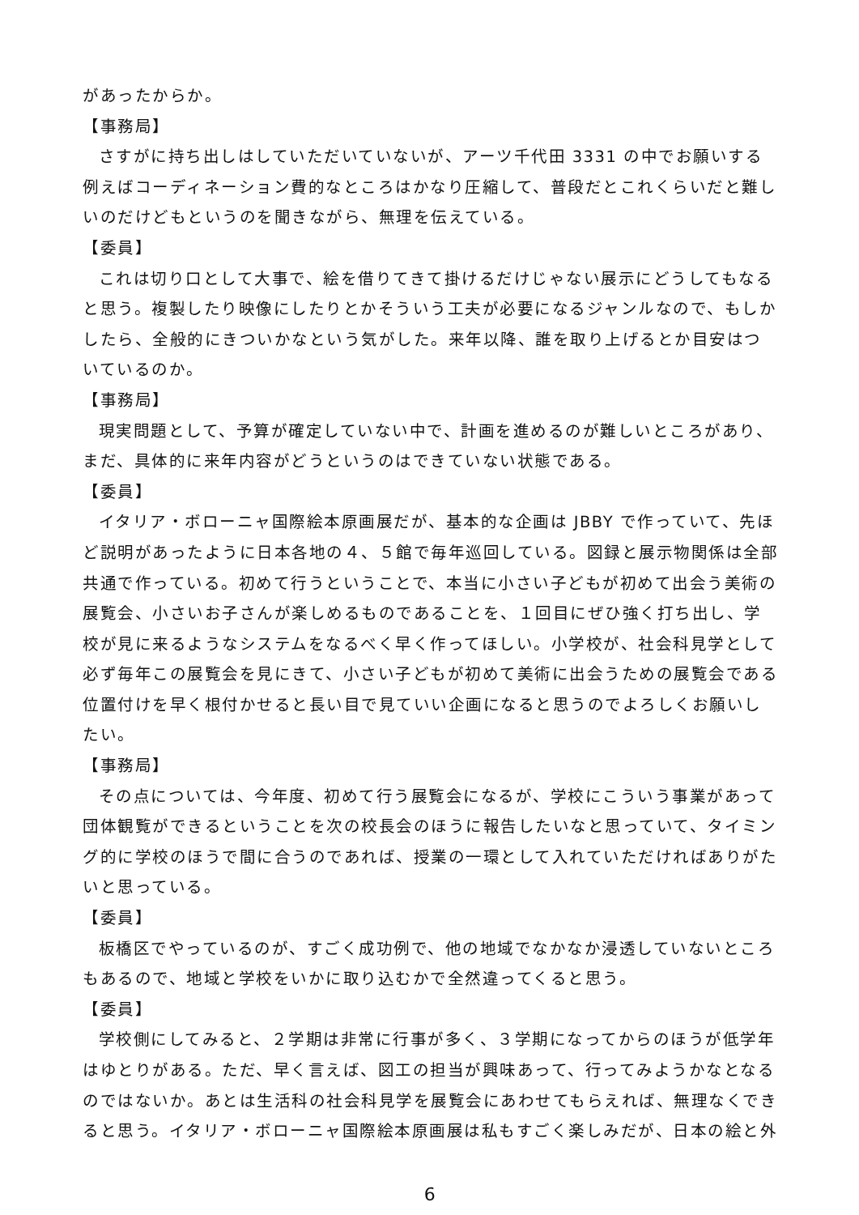があったからか。
【事務局】
さすがに持ち出しはしていただいていないが、アーツ千代田 3331 の中でお願いする例えばコーディネーション費的なところはかなり圧縮して、普段だとこれくらいだと難しいのだけどもというのを聞きながら、無理を伝えている。
【委員】
これは切り口として大事で、絵を借りてきて掛けるだけじゃない展示にどうしてもなると思う。複製したり映像にしたりとかそういう工夫が必要になるジャンルなので、もしかしたら、全般的にきついかなという気がした。来年以降、誰を取り上げるとか目安はついているのか。
【事務局】
現実問題として、予算が確定していない中で、計画を進めるのが難しいところがあり、まだ、具体的に来年内容がどうというのはできていない状態である。
【委員】
イタリア・ボローニャ国際絵本原画展だが、基本的な企画は JBBY で作っていて、先ほど説明があったように日本各地の４、５館で毎年巡回している。図録と展示物関係は全部共通で作っている。初めて行うということで、本当に小さい子どもが初めて出会う美術の展覧会、小さいお子さんが楽しめるものであることを、１回目にぜひ強く打ち出し、学校が見に来るようなシステムをなるべく早く作ってほしい。小学校が、社会科見学として必ず毎年この展覧会を見にきて、小さい子どもが初めて美術に出会うための展覧会である位置付けを早く根付かせると長い目で見ていい企画になると思うのでよろしくお願いしたい。
【事務局】
その点については、今年度、初めて行う展覧会になるが、学校にこういう事業があって団体観覧ができるということを次の校長会のほうに報告したいなと思っていて、タイミング的に学校のほうで間に合うのであれば、授業の一環として入れていただければありがたいと思っている。
【委員】
板橋区でやっているのが、すごく成功例で、他の地域でなかなか浸透していないところもあるので、地域と学校をいかに取り込むかで全然違ってくると思う。
【委員】
学校側にしてみると、２学期は非常に行事が多く、３学期になってからのほうが低学年はゆとりがある。ただ、早く言えば、図工の担当が興味あって、行ってみようかなとなるのではないか。あとは生活科の社会科見学を展覧会にあわせてもらえれば、無理なくできると思う。イタリア・ボローニャ国際絵本原画展は私もすごく楽しみだが、日本の絵と外
6